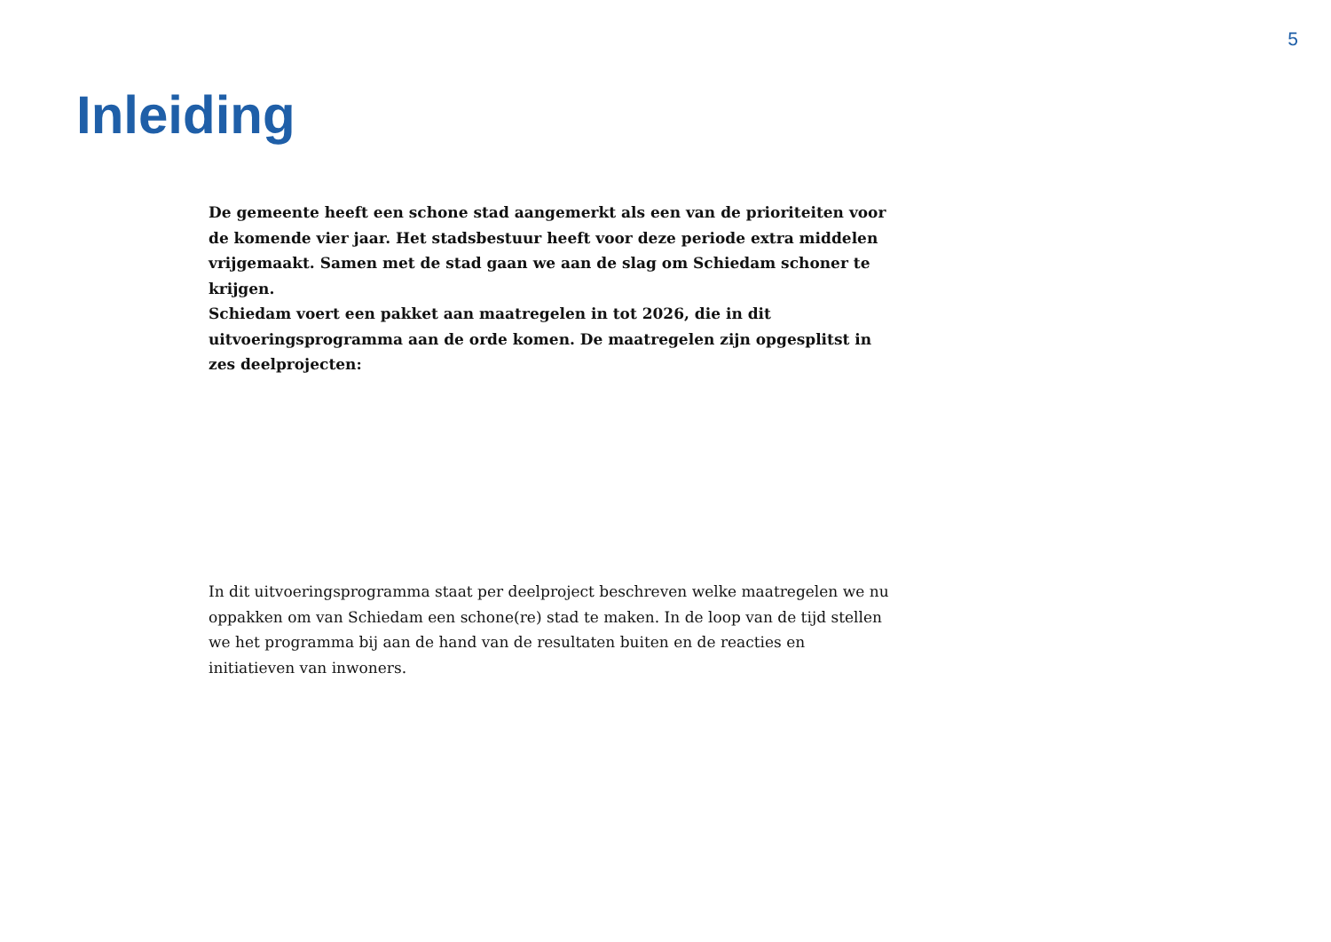5
Inleiding
De gemeente heeft een schone stad aangemerkt als een van de prioriteiten voor de komende vier jaar. Het stadsbestuur heeft voor deze periode extra middelen vrijgemaakt. Samen met de stad gaan we aan de slag om Schiedam schoner te krijgen.
Schiedam voert een pakket aan maatregelen in tot 2026, die in dit uitvoeringsprogramma aan de orde komen. De maatregelen zijn opgesplitst in zes deelprojecten:
In dit uitvoeringsprogramma staat per deelproject beschreven welke maatregelen we nu oppakken om van Schiedam een schone(re) stad te maken. In de loop van de tijd stellen we het programma bij aan de hand van de resultaten buiten en de reacties en initiatieven van inwoners.